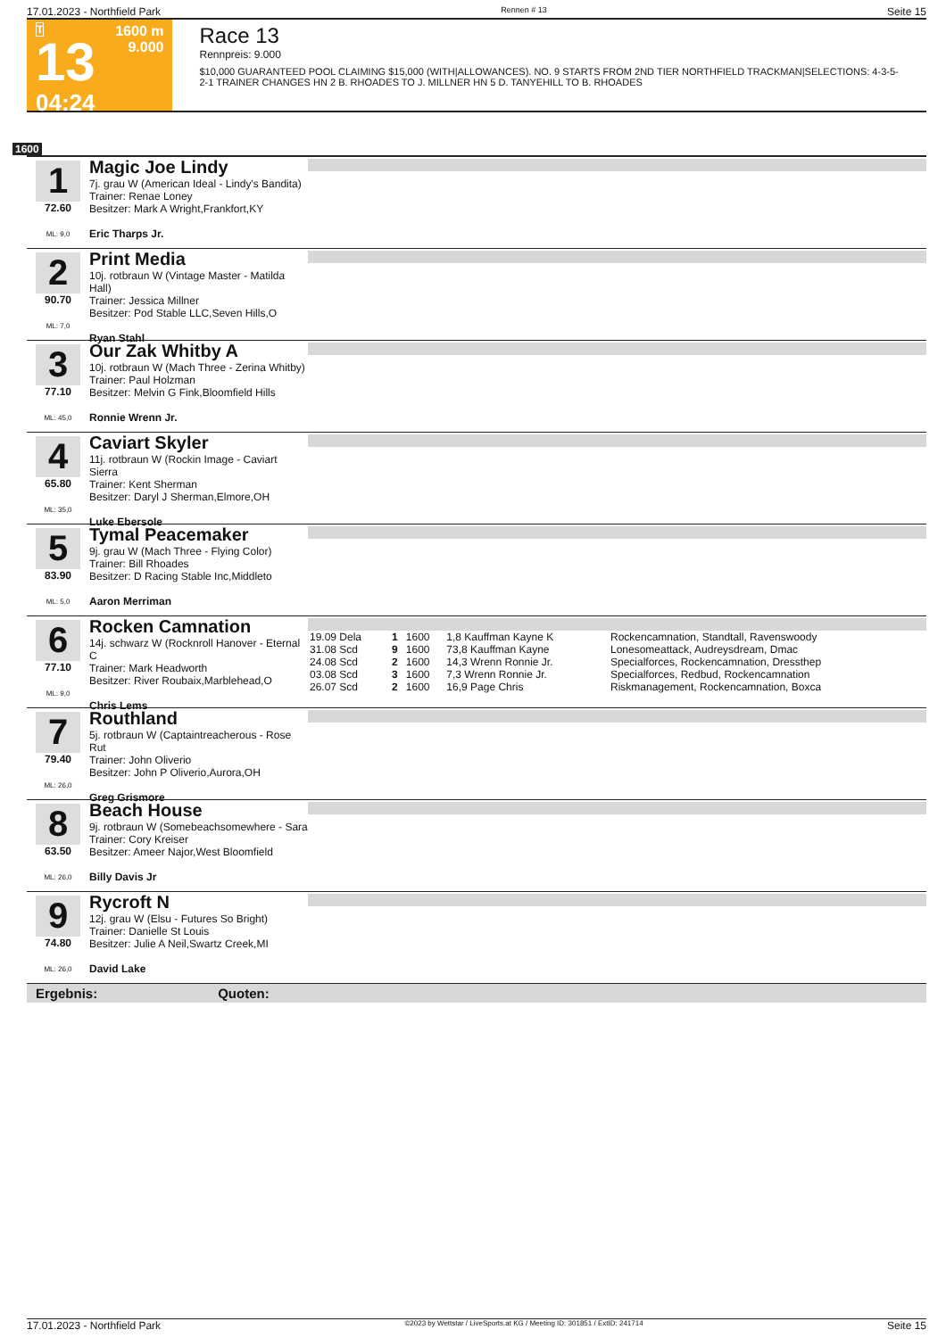17.01.2023 - Northfield Park Rennen # 13 Seite 15
T
13
04:24
1600 m
9.000
Race 13
Rennpreis: 9.000
$10,000 GUARANTEED POOL CLAIMING $15,000 (WITH|ALLOWANCES). NO. 9 STARTS FROM 2ND TIER NORTHFIELD TRACKMAN|SELECTIONS: 4-3-5-2-1 TRAINER CHANGES HN 2 B. RHOADES TO J. MILLNER HN 5 D. TANYEHILL TO B. RHOADES
1600
1
72.60
ML: 9,0
Magic Joe Lindy
7j. grau W (American Ideal - Lindy's Bandita)
Trainer: Renae Loney
Besitzer: Mark A Wright,Frankfort,KY
Eric Tharps Jr.
2
90.70
ML: 7,0
Print Media
10j. rotbraun W (Vintage Master - Matilda Hall)
Trainer: Jessica Millner
Besitzer: Pod Stable LLC,Seven Hills,O
Ryan Stahl
3
77.10
ML: 45,0
Our Zak Whitby A
10j. rotbraun W (Mach Three - Zerina Whitby)
Trainer: Paul Holzman
Besitzer: Melvin G Fink,Bloomfield Hills
Ronnie Wrenn Jr.
4
65.80
ML: 35,0
Caviart Skyler
11j. rotbraun W (Rockin Image - Caviart Sierra
Trainer: Kent Sherman
Besitzer: Daryl J Sherman,Elmore,OH
Luke Ebersole
5
83.90
ML: 5,0
Tymal Peacemaker
9j. grau W (Mach Three - Flying Color)
Trainer: Bill Rhoades
Besitzer: D Racing Stable Inc,Middleto
Aaron Merriman
6
77.10
ML: 9,0
Rocken Camnation
14j. schwarz W (Rocknroll Hanover - Eternal C
Trainer: Mark Headworth
Besitzer: River Roubaix,Marblehead,O
Chris Lems
| 19.09 Dela | 1 | 1600 | 1,8 Kauffman Kayne K | Rockencamnation, Standtall, Ravenswoody |
| 31.08 Scd | 9 | 1600 | 73,8 Kauffman Kayne | Lonesomeattack, Audreysdream, Dmac |
| 24.08 Scd | 2 | 1600 | 14,3 Wrenn Ronnie Jr. | Specialforces, Rockencamnation, Dressthep |
| 03.08 Scd | 3 | 1600 | 7,3 Wrenn Ronnie Jr. | Specialforces, Redbud, Rockencamnation |
| 26.07 Scd | 2 | 1600 | 16,9 Page Chris | Riskmanagement, Rockencamnation, Boxca |
7
79.40
ML: 26,0
Routhland
5j. rotbraun W (Captaintreacherous - Rose Rut
Trainer: John Oliverio
Besitzer: John P Oliverio,Aurora,OH
Greg Grismore
8
63.50
ML: 26,0
Beach House
9j. rotbraun W (Somebeachsomewhere - Sara
Trainer: Cory Kreiser
Besitzer: Ameer Najor,West Bloomfield
Billy Davis Jr
9
74.80
ML: 26,0
Rycroft N
12j. grau W (Elsu - Futures So Bright)
Trainer: Danielle St Louis
Besitzer: Julie A Neil,Swartz Creek,MI
David Lake
Ergebnis: Quoten:
17.01.2023 - Northfield Park ©2023 by Wettstar / LiveSports.at KG / Meeting ID: 301851 / ExtID: 241714 Seite 15